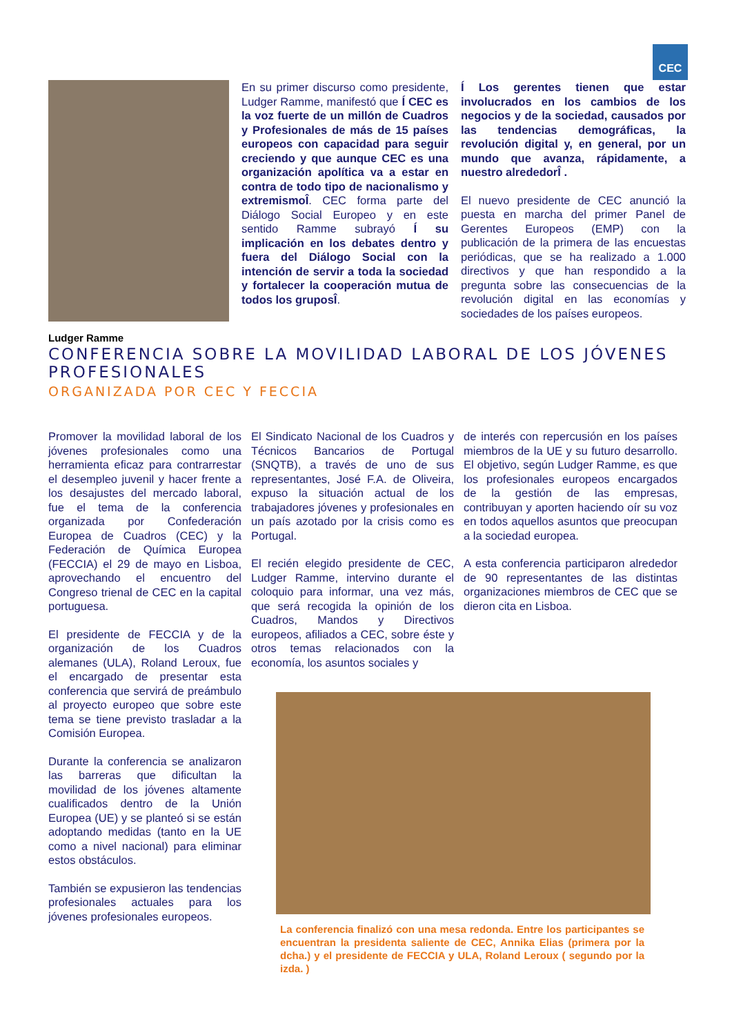CEC
Ludger Ramme
En su primer discurso como presidente, Ludger Ramme, manifestó que Í CEC es la voz fuerte de un millón de Cuadros y Profesionales de más de 15 países europeos con capacidad para seguir creciendo y que aunque CEC es una organización apolítica va a estar en contra de todo tipo de nacionalismo y extremismoÎ. CEC forma parte del Diálogo Social Europeo y en este sentido Ramme subrayó Í su implicación en los debates dentro y fuera del Diálogo Social con la intención de servir a toda la sociedad y fortalecer la cooperación mutua de todos los gruposÎ.
Í Los gerentes tienen que estar involucrados en los cambios de los negocios y de la sociedad, causados por las tendencias demográficas, la revolución digital y, en general, por un mundo que avanza, rápidamente, a nuestro alrededorÎ .
El nuevo presidente de CEC anunció la puesta en marcha del primer Panel de Gerentes Europeos (EMP) con la publicación de la primera de las encuestas periódicas, que se ha realizado a 1.000 directivos y que han respondido a la pregunta sobre las consecuencias de la revolución digital en las economías y sociedades de los países europeos.
CONFERENCIA SOBRE LA MOVILIDAD LABORAL DE LOS JÓVENES PROFESIONALES
ORGANIZADA POR CEC Y FECCIA
Promover la movilidad laboral de los jóvenes profesionales como una herramienta eficaz para contrarrestar el desempleo juvenil y hacer frente a los desajustes del mercado laboral, fue el tema de la conferencia organizada por Confederación Europea de Cuadros (CEC) y la Federación de Química Europea (FECCIA) el 29 de mayo en Lisboa, aprovechando el encuentro del Congreso trienal de CEC en la capital portuguesa.
El presidente de FECCIA y de la organización de los Cuadros alemanes (ULA), Roland Leroux, fue el encargado de presentar esta conferencia que servirá de preámbulo al proyecto europeo que sobre este tema se tiene previsto trasladar a la Comisión Europea.
Durante la conferencia se analizaron las barreras que dificultan la movilidad de los jóvenes altamente cualificados dentro de la Unión Europea (UE) y se planteó si se están adoptando medidas (tanto en la UE como a nivel nacional) para eliminar estos obstáculos.
También se expusieron las tendencias profesionales actuales para los jóvenes profesionales europeos.
El Sindicato Nacional de los Cuadros y Técnicos Bancarios de Portugal (SNQTB), a través de uno de sus representantes, José F.A. de Oliveira, expuso la situación actual de los trabajadores jóvenes y profesionales en un país azotado por la crisis como es Portugal.
El recién elegido presidente de CEC, Ludger Ramme, intervino durante el coloquio para informar, una vez más, que será recogida la opinión de los Cuadros, Mandos y Directivos europeos, afiliados a CEC, sobre éste y otros temas relacionados con la economía, los asuntos sociales y
de interés con repercusión en los países miembros de la UE y su futuro desarrollo. El objetivo, según Ludger Ramme, es que los profesionales europeos encargados de la gestión de las empresas, contribuyan y aporten haciendo oír su voz en todos aquellos asuntos que preocupan a la sociedad europea.
A esta conferencia participaron alrededor de 90 representantes de las distintas organizaciones miembros de CEC que se dieron cita en Lisboa.
La conferencia finalizó con una mesa redonda. Entre los participantes se encuentran la presidenta saliente de CEC, Annika Elias (primera por la dcha.) y el presidente de FECCIA y ULA, Roland Leroux ( segundo por la izda. )